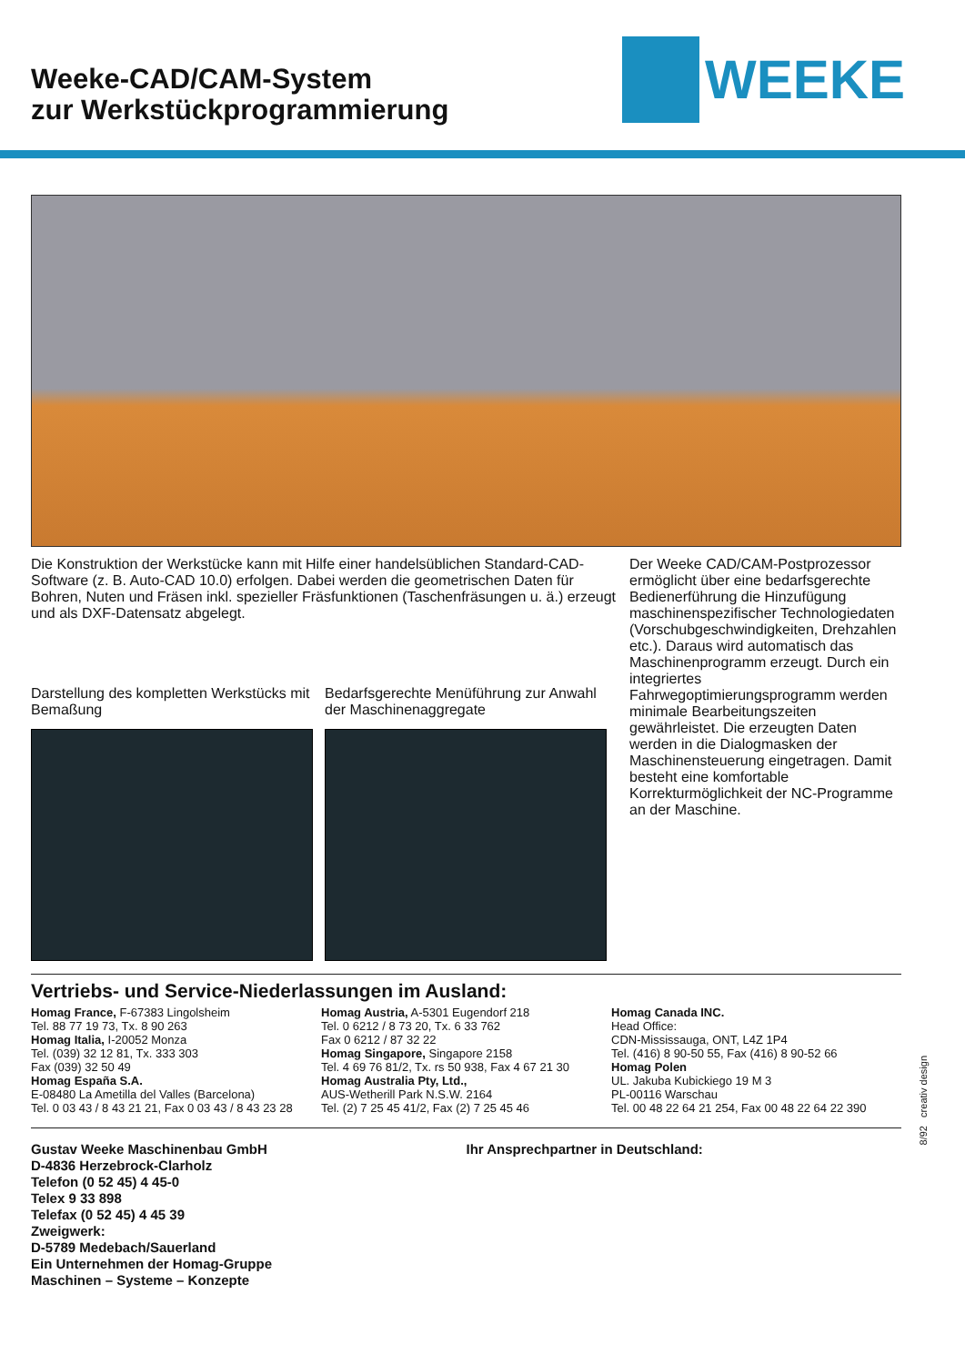Weeke-CAD/CAM-System
zur Werkstückprogrammierung
WEEKE
Die Konstruktion der Werkstücke kann mit Hilfe einer handelsüblichen Standard-CAD-Software (z. B. Auto-CAD 10.0) erfolgen. Dabei werden die geometrischen Daten für Bohren, Nuten und Fräsen inkl. spezieller Fräsfunktionen (Taschenfräsungen u. ä.) erzeugt und als DXF-Datensatz abgelegt.
Darstellung des kompletten Werkstücks mit Bemaßung
Bedarfsgerechte Menüführung zur Anwahl der Maschinenaggregate
Der Weeke CAD/CAM-Postprozessor ermöglicht über eine bedarfsgerechte Bedienerführung die Hinzufügung maschinenspezifischer Technologiedaten (Vorschubgeschwindigkeiten, Drehzahlen etc.). Daraus wird automatisch das Maschinenprogramm erzeugt. Durch ein integriertes Fahrwegoptimierungsprogramm werden minimale Bearbeitungszeiten gewährleistet. Die erzeugten Daten werden in die Dialogmasken der Maschinensteuerung eingetragen. Damit besteht eine komfortable Korrekturmöglichkeit der NC-Programme an der Maschine.
Vertriebs- und Service-Niederlassungen im Ausland:
Homag France, F-67383 Lingolsheim
Tel. 88 77 19 73, Tx. 8 90 263
Homag Italia, I-20052 Monza
Tel. (039) 32 12 81, Tx. 333 303
Fax (039) 32 50 49
Homag España S.A.
E-08480 La Ametilla del Valles (Barcelona)
Tel. 0 03 43 / 8 43 21 21, Fax 0 03 43 / 8 43 23 28
Homag Austria, A-5301 Eugendorf 218
Tel. 0 6212 / 8 73 20, Tx. 6 33 762
Fax 0 6212 / 87 32 22
Homag Singapore, Singapore 2158
Tel. 4 69 76 81/2, Tx. rs 50 938, Fax 4 67 21 30
Homag Australia Pty, Ltd.,
AUS-Wetherill Park N.S.W. 2164
Tel. (2) 7 25 45 41/2, Fax (2) 7 25 45 46
Homag Canada INC.
Head Office:
CDN-Mississauga, ONT, L4Z 1P4
Tel. (416) 8 90-50 55, Fax (416) 8 90-52 66
Homag Polen
UL. Jakuba Kubickiego 19 M 3
PL-00116 Warschau
Tel. 00 48 22 64 21 254, Fax 00 48 22 64 22 390
Gustav Weeke Maschinenbau GmbH
D-4836 Herzebrock-Clarholz
Telefon (0 52 45) 4 45-0
Telex 9 33 898
Telefax (0 52 45) 4 45 39
Zweigwerk:
D-5789 Medebach/Sauerland
Ein Unternehmen der Homag-Gruppe
Maschinen – Systeme – Konzepte
Ihr Ansprechpartner in Deutschland:
8/92 creativ design